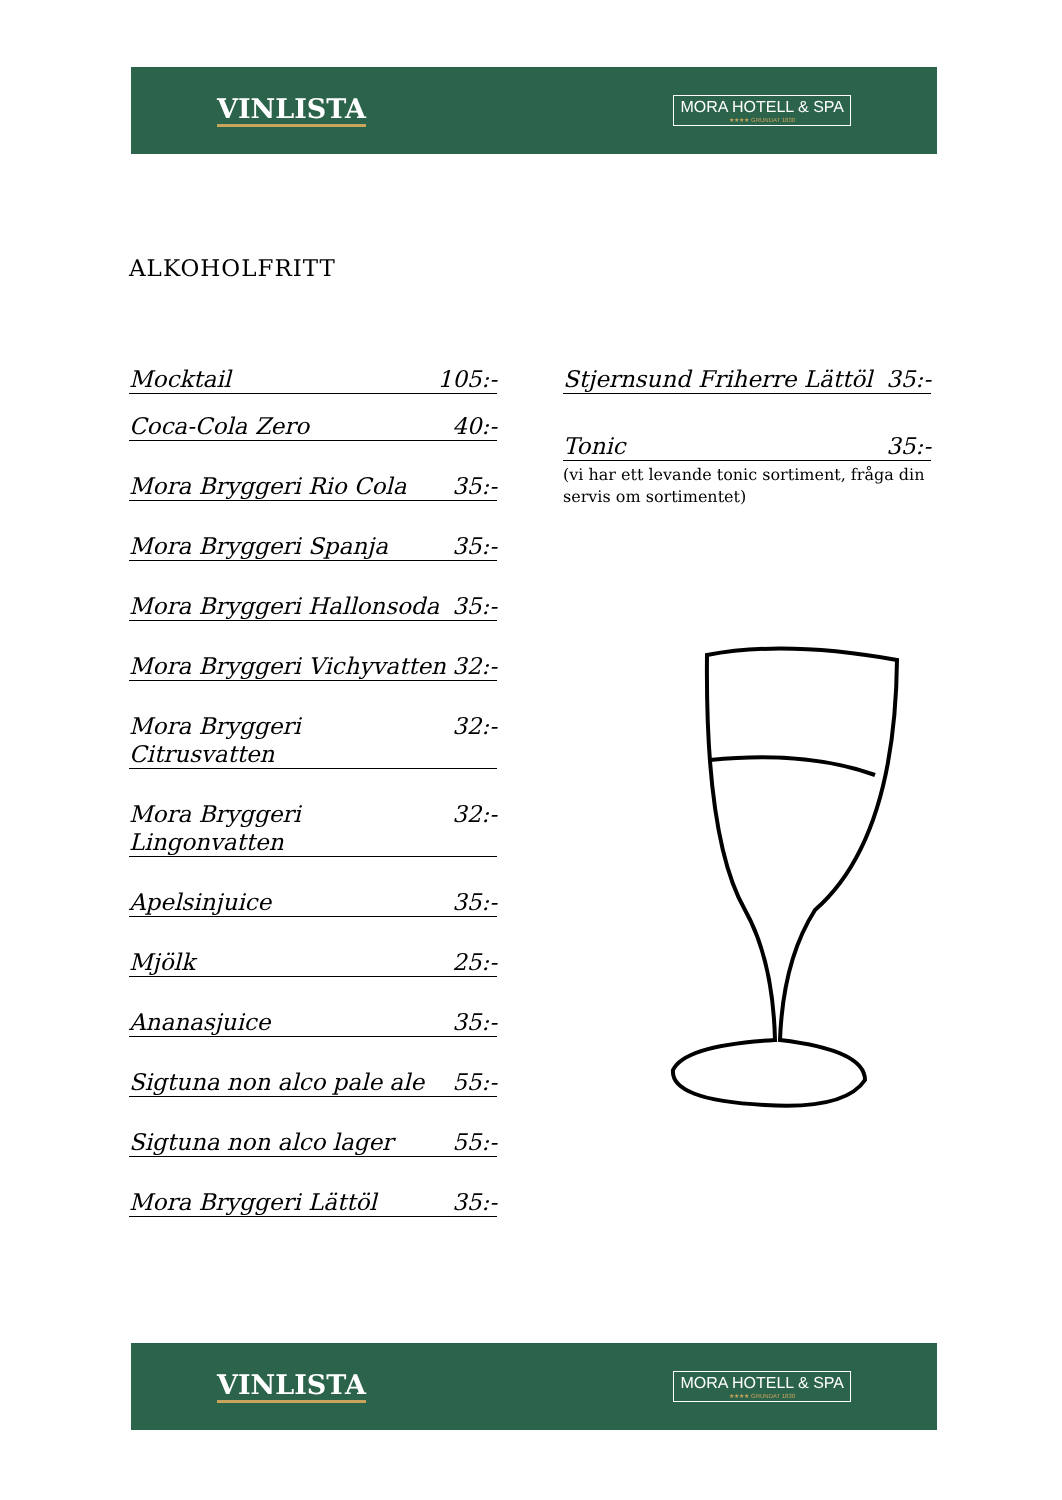VINLISTA
MORA HOTELL & SPA
★★★★ GRUNDAT 1830
ALKOHOLFRITT
Mocktail 105:-
Coca-Cola Zero 40:-
Mora Bryggeri Rio Cola 35:-
Mora Bryggeri Spanja 35:-
Mora Bryggeri Hallonsoda 35:-
Mora Bryggeri Vichyvatten 32:-
Mora Bryggeri Citrusvatten 32:-
Mora Bryggeri Lingonvatten 32:-
Apelsinjuice 35:-
Mjölk 25:-
Ananasjuice 35:-
Sigtuna non alco pale ale 55:-
Sigtuna non alco lager 55:-
Mora Bryggeri Lättöl 35:-
Stjernsund Friherre Lättöl 35:-
Tonic 35:-
(vi har ett levande tonic sortiment, fråga din servis om sortimentet)
VINLISTA
MORA HOTELL & SPA
★★★★ GRUNDAT 1830